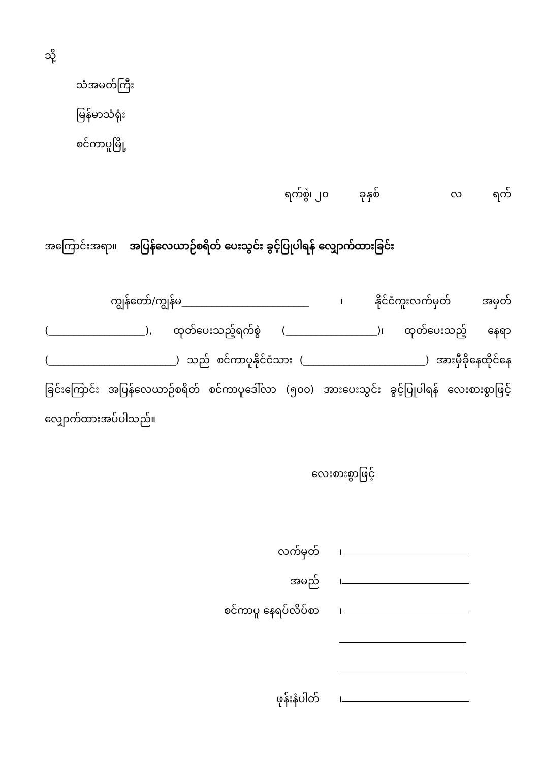သို့
သံအမတ်ကြီး
မြန်မာသံရုံး
စင်ကာပူမြို့
ရက်စွဲ၊ ၂၀ ခုနှစ် လ ရက်
အကြောင်းအရာ။ အပြန်လေယာဉ်စရိတ် ပေးသွင်း ခွင့်ပြုပါရန် လျှောက်ထားခြင်း
ကျွန်တော်/ကျွန်မ_________________________ ၊ နိုင်ငံကူးလက်မှတ် အမှတ် (___________________), ထုတ်ပေးသည့်ရက်စွဲ (__________________)၊ ထုတ်ပေးသည့် နေရာ (_________________________) သည် စင်ကာပူနိုင်ငံသား (________________________) အားမှီခိုနေထိုင်နေခြင်းကြောင်း အပြန်လေယာဉ်စရိတ် စင်ကာပူဒေါ်လာ (၅၀၀) အားပေးသွင်း ခွင့်ပြုပါရန် လေးစားစွာဖြင့် လျှောက်ထားအပ်ပါသည်။
လေးစားစွာဖြင့်
လက်မှတ် ၊
အမည် ၊
စင်ကာပူ နေရပ်လိပ်စာ ၊
ဖုန်းနံပါတ် ၊